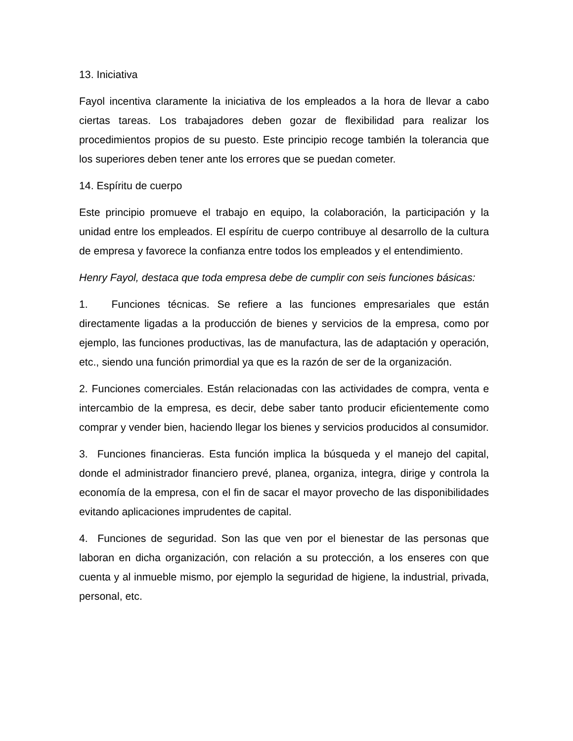13. Iniciativa
Fayol incentiva claramente la iniciativa de los empleados a la hora de llevar a cabo ciertas tareas. Los trabajadores deben gozar de flexibilidad para realizar los procedimientos propios de su puesto. Este principio recoge también la tolerancia que los superiores deben tener ante los errores que se puedan cometer.
14. Espíritu de cuerpo
Este principio promueve el trabajo en equipo, la colaboración, la participación y la unidad entre los empleados. El espíritu de cuerpo contribuye al desarrollo de la cultura de empresa y favorece la confianza entre todos los empleados y el entendimiento.
Henry Fayol, destaca que toda empresa debe de cumplir con seis funciones básicas:
1. Funciones técnicas. Se refiere a las funciones empresariales que están directamente ligadas a la producción de bienes y servicios de la empresa, como por ejemplo, las funciones productivas, las de manufactura, las de adaptación y operación, etc., siendo una función primordial ya que es la razón de ser de la organización.
2. Funciones comerciales. Están relacionadas con las actividades de compra, venta e intercambio de la empresa, es decir, debe saber tanto producir eficientemente como comprar y vender bien, haciendo llegar los bienes y servicios producidos al consumidor.
3. Funciones financieras. Esta función implica la búsqueda y el manejo del capital, donde el administrador financiero prevé, planea, organiza, integra, dirige y controla la economía de la empresa, con el fin de sacar el mayor provecho de las disponibilidades evitando aplicaciones imprudentes de capital.
4. Funciones de seguridad. Son las que ven por el bienestar de las personas que laboran en dicha organización, con relación a su protección, a los enseres con que cuenta y al inmueble mismo, por ejemplo la seguridad de higiene, la industrial, privada, personal, etc.